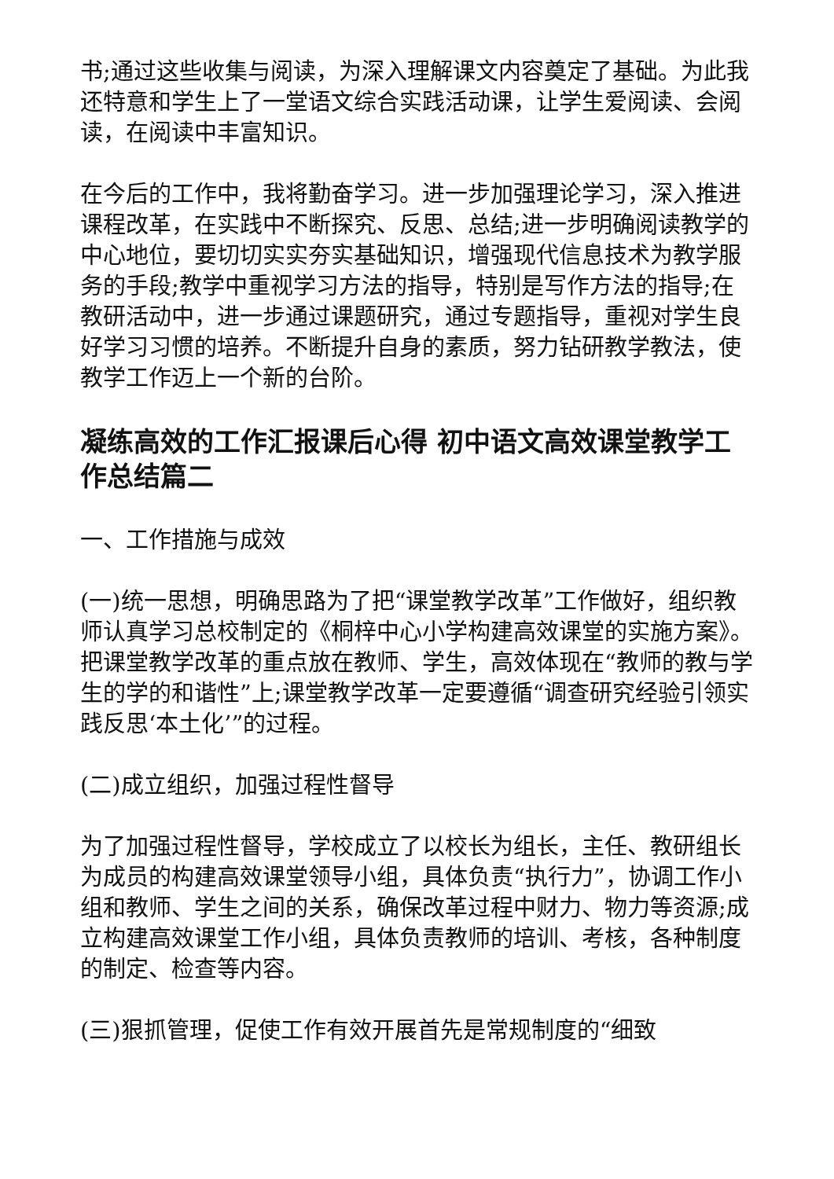书;通过这些收集与阅读，为深入理解课文内容奠定了基础。为此我还特意和学生上了一堂语文综合实践活动课，让学生爱阅读、会阅读，在阅读中丰富知识。
在今后的工作中，我将勤奋学习。进一步加强理论学习，深入推进课程改革，在实践中不断探究、反思、总结;进一步明确阅读教学的中心地位，要切切实实夯实基础知识，增强现代信息技术为教学服务的手段;教学中重视学习方法的指导，特别是写作方法的指导;在教研活动中，进一步通过课题研究，通过专题指导，重视对学生良好学习习惯的培养。不断提升自身的素质，努力钻研教学教法，使教学工作迈上一个新的台阶。
凝练高效的工作汇报课后心得 初中语文高效课堂教学工作总结篇二
一、工作措施与成效
(一)统一思想，明确思路为了把“课堂教学改革”工作做好，组织教师认真学习总校制定的《桐梓中心小学构建高效课堂的实施方案》。把课堂教学改革的重点放在教师、学生，高效体现在“教师的教与学生的学的和谐性”上;课堂教学改革一定要遵循“调查研究经验引领实践反思‘本土化’”的过程。
(二)成立组织，加强过程性督导
为了加强过程性督导，学校成立了以校长为组长，主任、教研组长为成员的构建高效课堂领导小组，具体负责“执行力”，协调工作小组和教师、学生之间的关系，确保改革过程中财力、物力等资源;成立构建高效课堂工作小组，具体负责教师的培训、考核，各种制度的制定、检查等内容。
(三)狠抓管理，促使工作有效开展首先是常规制度的“细致